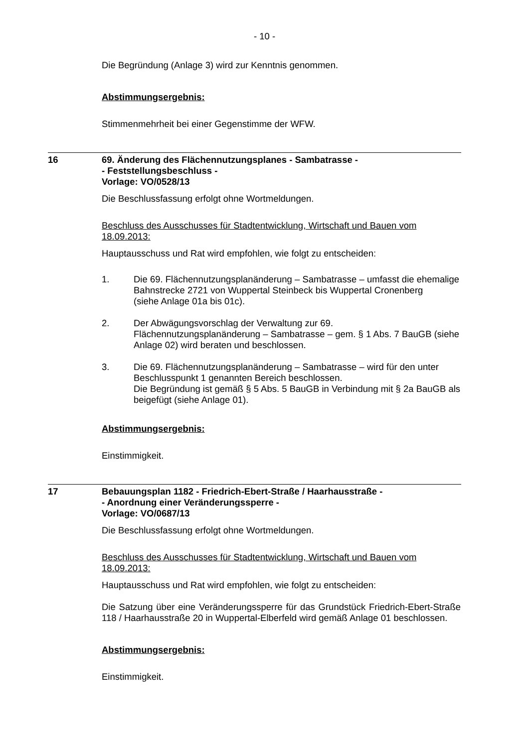- 10 -
Die Begründung (Anlage 3) wird zur Kenntnis genommen.
Abstimmungsergebnis:
Stimmenmehrheit bei einer Gegenstimme der WFW.
16 69. Änderung des Flächennutzungsplanes - Sambatrasse -
- Feststellungsbeschluss -
Vorlage: VO/0528/13
Die Beschlussfassung erfolgt ohne Wortmeldungen.
Beschluss des Ausschusses für Stadtentwicklung, Wirtschaft und Bauen vom 18.09.2013:
Hauptausschuss und Rat wird empfohlen, wie folgt zu entscheiden:
1. Die 69. Flächennutzungsplanänderung – Sambatrasse – umfasst die ehemalige Bahnstrecke 2721 von Wuppertal Steinbeck bis Wuppertal Cronenberg
(siehe Anlage 01a bis 01c).
2. Der Abwägungsvorschlag der Verwaltung zur 69. Flächennutzungsplanänderung – Sambatrasse – gem. § 1 Abs. 7 BauGB (siehe Anlage 02) wird beraten und beschlossen.
3. Die 69. Flächennutzungsplanänderung – Sambatrasse – wird für den unter Beschlusspunkt 1 genannten Bereich beschlossen.
Die Begründung ist gemäß § 5 Abs. 5 BauGB in Verbindung mit § 2a BauGB als beigefügt (siehe Anlage 01).
Abstimmungsergebnis:
Einstimmigkeit.
17 Bebauungsplan 1182 - Friedrich-Ebert-Straße / Haarhausstraße -
- Anordnung einer Veränderungssperre -
Vorlage: VO/0687/13
Die Beschlussfassung erfolgt ohne Wortmeldungen.
Beschluss des Ausschusses für Stadtentwicklung, Wirtschaft und Bauen vom 18.09.2013:
Hauptausschuss und Rat wird empfohlen, wie folgt zu entscheiden:
Die Satzung über eine Veränderungssperre für das Grundstück Friedrich-Ebert-Straße 118 / Haarhausstraße 20 in Wuppertal-Elberfeld wird gemäß Anlage 01 beschlossen.
Abstimmungsergebnis:
Einstimmigkeit.